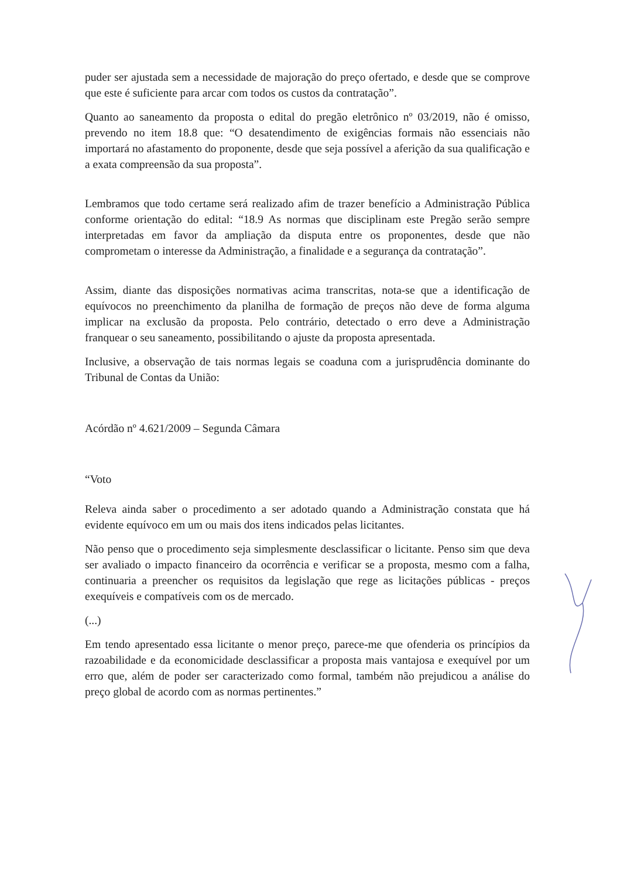puder ser ajustada sem a necessidade de majoração do preço ofertado, e desde que se comprove que este é suficiente para arcar com todos os custos da contratação”.
Quanto ao saneamento da proposta o edital do pregão eletrônico nº 03/2019, não é omisso, prevendo no item 18.8 que: “O desatendimento de exigências formais não essenciais não importará no afastamento do proponente, desde que seja possível a aferição da sua qualificação e a exata compreensão da sua proposta”.
Lembramos que todo certame será realizado afim de trazer benefício a Administração Pública conforme orientação do edital: “18.9 As normas que disciplinam este Pregão serão sempre interpretadas em favor da ampliação da disputa entre os proponentes, desde que não comprometam o interesse da Administração, a finalidade e a segurança da contratação”.
Assim, diante das disposições normativas acima transcritas, nota-se que a identificação de equívocos no preenchimento da planilha de formação de preços não deve de forma alguma implicar na exclusão da proposta. Pelo contrário, detectado o erro deve a Administração franquear o seu saneamento, possibilitando o ajuste da proposta apresentada.
Inclusive, a observação de tais normas legais se coaduna com a jurisprudência dominante do Tribunal de Contas da União:
Acórdão nº 4.621/2009 – Segunda Câmara
“Voto
Releva ainda saber o procedimento a ser adotado quando a Administração constata que há evidente equívoco em um ou mais dos itens indicados pelas licitantes.
Não penso que o procedimento seja simplesmente desclassificar o licitante. Penso sim que deva ser avaliado o impacto financeiro da ocorrência e verificar se a proposta, mesmo com a falha, continuaria a preencher os requisitos da legislação que rege as licitações públicas - preços exequíveis e compatíveis com os de mercado.
(...)
Em tendo apresentado essa licitante o menor preço, parece-me que ofenderia os princípios da razoabilidade e da economicidade desclassificar a proposta mais vantajosa e exequível por um erro que, além de poder ser caracterizado como formal, também não prejudicou a análise do preço global de acordo com as normas pertinentes.”